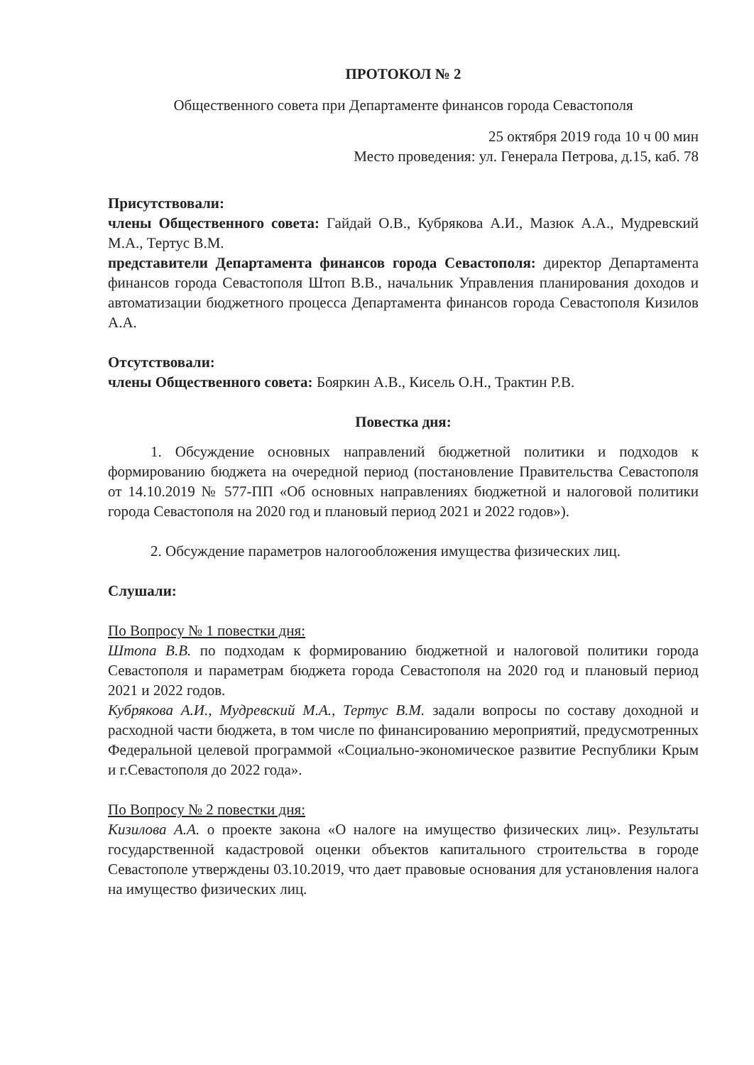ПРОТОКОЛ № 2
Общественного совета при Департаменте финансов города Севастополя
25 октября 2019 года 10 ч 00 мин
Место проведения: ул. Генерала Петрова, д.15, каб. 78
Присутствовали:
члены Общественного совета: Гайдай О.В., Кубрякова А.И., Мазюк А.А., Мудревский М.А., Тертус В.М.
представители Департамента финансов города Севастополя: директор Департамента финансов города Севастополя Штоп В.В., начальник Управления планирования доходов и автоматизации бюджетного процесса Департамента финансов города Севастополя Кизилов А.А.
Отсутствовали:
члены Общественного совета: Бояркин А.В., Кисель О.Н., Трактин Р.В.
Повестка дня:
1. Обсуждение основных направлений бюджетной политики и подходов к формированию бюджета на очередной период (постановление Правительства Севастополя от 14.10.2019 № 577-ПП «Об основных направлениях бюджетной и налоговой политики города Севастополя на 2020 год и плановый период 2021 и 2022 годов»).
2. Обсуждение параметров налогообложения имущества физических лиц.
Слушали:
По Вопросу № 1 повестки дня:
Штопа В.В. по подходам к формированию бюджетной и налоговой политики города Севастополя и параметрам бюджета города Севастополя на 2020 год и плановый период 2021 и 2022 годов.
Кубрякова А.И., Мудревский М.А., Тертус В.М. задали вопросы по составу доходной и расходной части бюджета, в том числе по финансированию мероприятий, предусмотренных Федеральной целевой программой «Социально-экономическое развитие Республики Крым и г.Севастополя до 2022 года».
По Вопросу № 2 повестки дня:
Кизилова А.А. о проекте закона «О налоге на имущество физических лиц». Результаты государственной кадастровой оценки объектов капитального строительства в городе Севастополе утверждены 03.10.2019, что дает правовые основания для установления налога на имущество физических лиц.